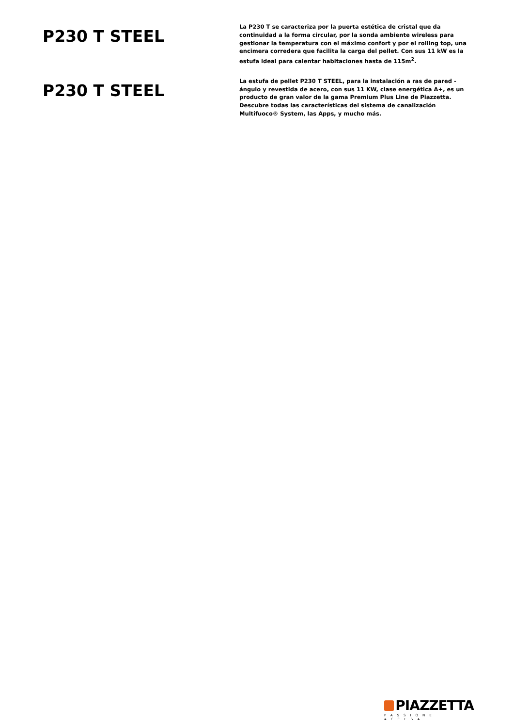P230 T STEEL
La P230 T se caracteriza por la puerta estética de cristal que da continuidad a la forma circular, por la sonda ambiente wireless para gestionar la temperatura con el máximo confort y por el rolling top, una encimera corredera que facilita la carga del pellet. Con sus 11 kW es la estufa ideal para calentar habitaciones hasta de 115m<sup>2</sup>.
P230 T STEEL
La estufa de pellet P230 T STEEL, para la instalación a ras de pared - ángulo y revestida de acero, con sus 11 KW, clase energética A+, es un producto de gran valor de la gama Premium Plus Line de Piazzetta. Descubre todas las características del sistema de canalización Multifuoco® System, las Apps, y mucho más.
PIAZZETTA
PASSIONE ACCESA